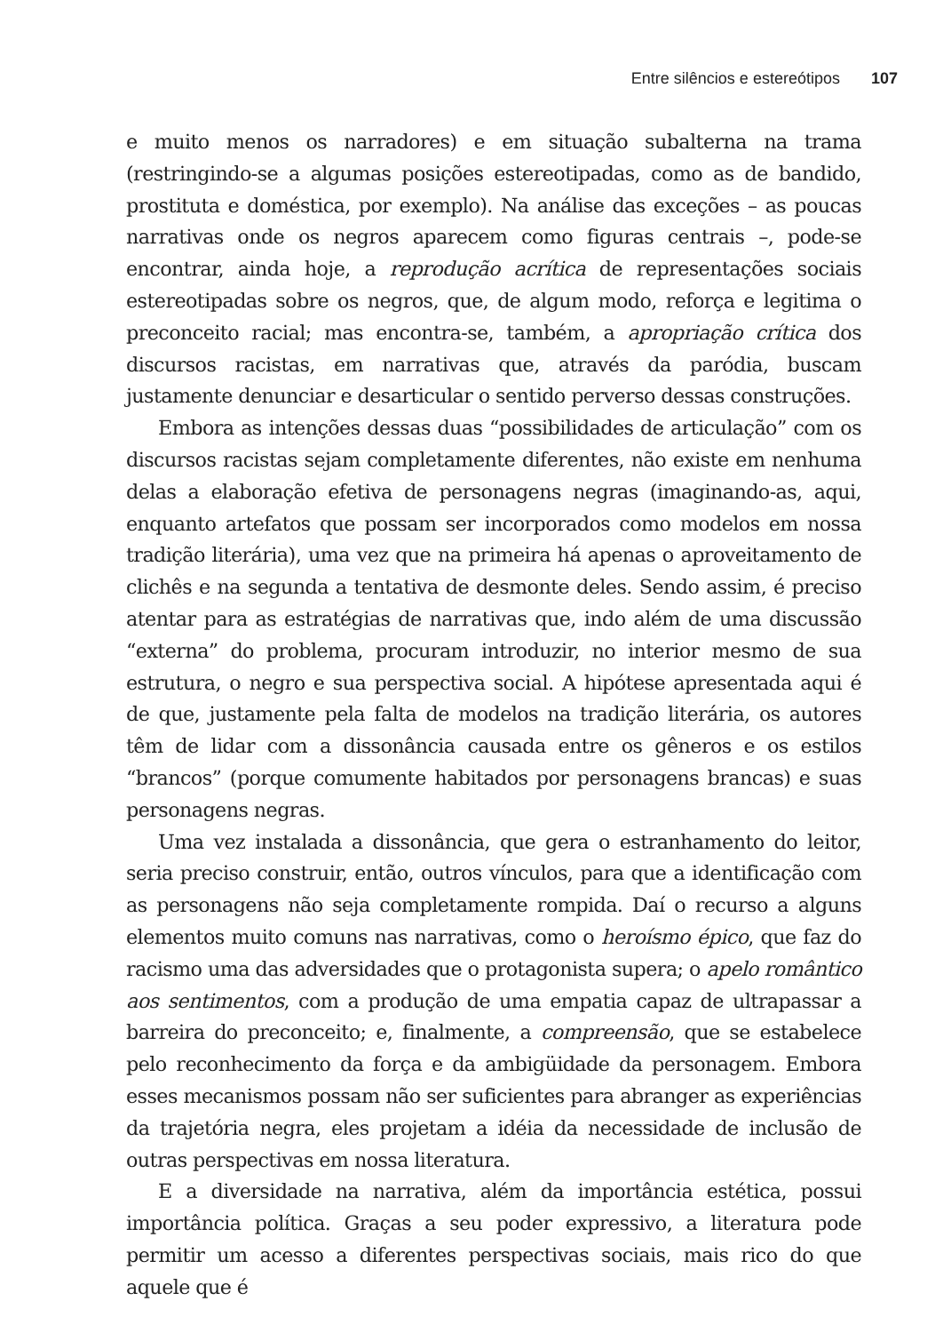Entre silêncios e estereótipos 107
e muito menos os narradores) e em situação subalterna na trama (restringindo-se a algumas posições estereotipadas, como as de bandido, prostituta e doméstica, por exemplo). Na análise das exceções – as poucas narrativas onde os negros aparecem como figuras centrais –, pode-se encontrar, ainda hoje, a reprodução acrítica de representações sociais estereotipadas sobre os negros, que, de algum modo, reforça e legitima o preconceito racial; mas encontra-se, também, a apropriação crítica dos discursos racistas, em narrativas que, através da paródia, buscam justamente denunciar e desarticular o sentido perverso dessas construções.
Embora as intenções dessas duas “possibilidades de articulação” com os discursos racistas sejam completamente diferentes, não existe em nenhuma delas a elaboração efetiva de personagens negras (imaginando-as, aqui, enquanto artefatos que possam ser incorporados como modelos em nossa tradição literária), uma vez que na primeira há apenas o aproveitamento de clichês e na segunda a tentativa de desmonte deles. Sendo assim, é preciso atentar para as estratégias de narrativas que, indo além de uma discussão “externa” do problema, procuram introduzir, no interior mesmo de sua estrutura, o negro e sua perspectiva social. A hipótese apresentada aqui é de que, justamente pela falta de modelos na tradição literária, os autores têm de lidar com a dissonância causada entre os gêneros e os estilos “brancos” (porque comumente habitados por personagens brancas) e suas personagens negras.
Uma vez instalada a dissonância, que gera o estranhamento do leitor, seria preciso construir, então, outros vínculos, para que a identificação com as personagens não seja completamente rompida. Daí o recurso a alguns elementos muito comuns nas narrativas, como o heroísmo épico, que faz do racismo uma das adversidades que o protagonista supera; o apelo romântico aos sentimentos, com a produção de uma empatia capaz de ultrapassar a barreira do preconceito; e, finalmente, a compreensão, que se estabelece pelo reconhecimento da força e da ambigüidade da personagem. Embora esses mecanismos possam não ser suficientes para abranger as experiências da trajetória negra, eles projetam a idéia da necessidade de inclusão de outras perspectivas em nossa literatura.
E a diversidade na narrativa, além da importância estética, possui importância política. Graças a seu poder expressivo, a literatura pode permitir um acesso a diferentes perspectivas sociais, mais rico do que aquele que é